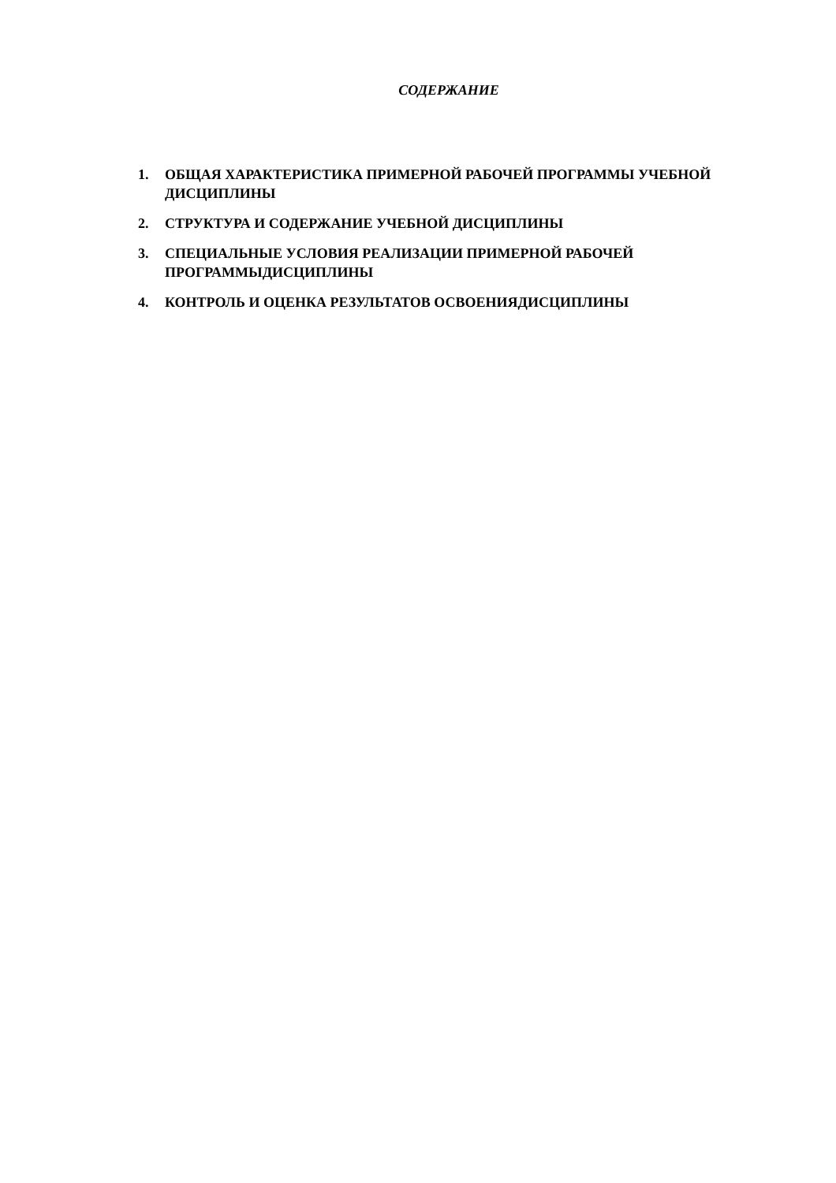СОДЕРЖАНИЕ
1. ОБЩАЯ ХАРАКТЕРИСТИКА ПРИМЕРНОЙ РАБОЧЕЙ ПРОГРАММЫ УЧЕБНОЙ ДИСЦИПЛИНЫ
2. СТРУКТУРА И СОДЕРЖАНИЕ УЧЕБНОЙ ДИСЦИПЛИНЫ
3. СПЕЦИАЛЬНЫЕ УСЛОВИЯ РЕАЛИЗАЦИИ ПРИМЕРНОЙ РАБОЧЕЙ ПРОГРАММЫДИСЦИПЛИНЫ
4. КОНТРОЛЬ И ОЦЕНКА РЕЗУЛЬТАТОВ ОСВОЕНИЯДИСЦИПЛИНЫ